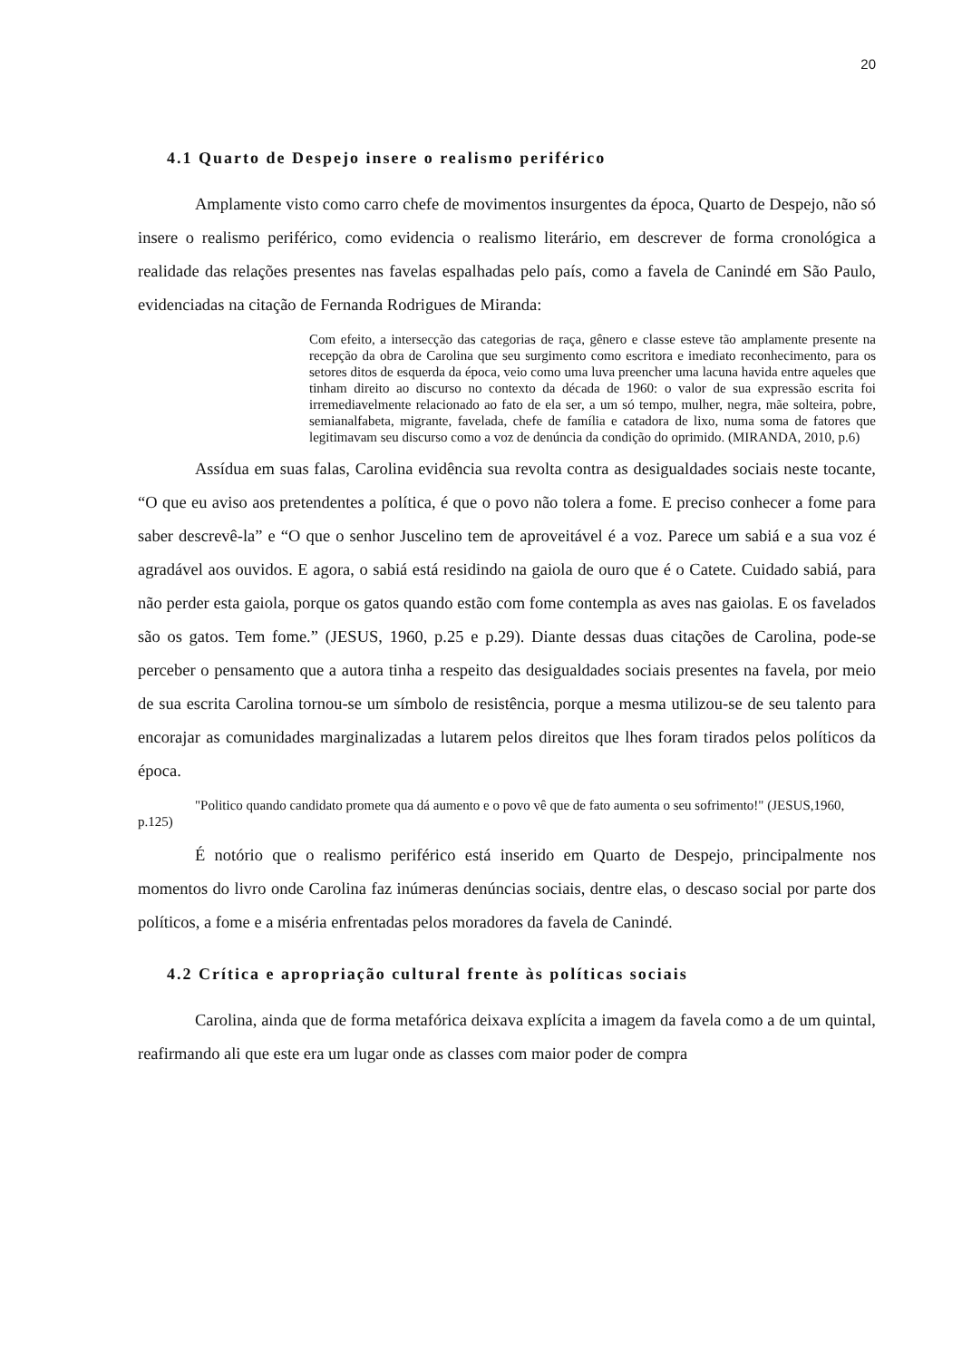20
4.1 Quarto de Despejo insere o realismo periférico
Amplamente visto como carro chefe de movimentos insurgentes da época, Quarto de Despejo, não só insere o realismo periférico, como evidencia o realismo literário, em descrever de forma cronológica a realidade das relações presentes nas favelas espalhadas pelo país, como a favela de Canindé em São Paulo, evidenciadas na citação de Fernanda Rodrigues de Miranda:
Com efeito, a intersecção das categorias de raça, gênero e classe esteve tão amplamente presente na recepção da obra de Carolina que seu surgimento como escritora e imediato reconhecimento, para os setores ditos de esquerda da época, veio como uma luva preencher uma lacuna havida entre aqueles que tinham direito ao discurso no contexto da década de 1960: o valor de sua expressão escrita foi irremediavelmente relacionado ao fato de ela ser, a um só tempo, mulher, negra, mãe solteira, pobre, semianalfabeta, migrante, favelada, chefe de família e catadora de lixo, numa soma de fatores que legitimavam seu discurso como a voz de denúncia da condição do oprimido. (MIRANDA, 2010, p.6)
Assídua em suas falas, Carolina evidência sua revolta contra as desigualdades sociais neste tocante, “O que eu aviso aos pretendentes a política, é que o povo não tolera a fome. E preciso conhecer a fome para saber descrevê-la” e “O que o senhor Juscelino tem de aproveitável é a voz. Parece um sabiá e a sua voz é agradável aos ouvidos. E agora, o sabiá está residindo na gaiola de ouro que é o Catete. Cuidado sabiá, para não perder esta gaiola, porque os gatos quando estão com fome contempla as aves nas gaiolas. E os favelados são os gatos. Tem fome.” (JESUS, 1960, p.25 e p.29). Diante dessas duas citações de Carolina, pode-se perceber o pensamento que a autora tinha a respeito das desigualdades sociais presentes na favela, por meio de sua escrita Carolina tornou-se um símbolo de resistência, porque a mesma utilizou-se de seu talento para encorajar as comunidades marginalizadas a lutarem pelos direitos que lhes foram tirados pelos políticos da época.
"Politico quando candidato promete qua dá aumento e o povo vê que de fato aumenta o seu sofrimento!" (JESUS,1960, p.125)
É notório que o realismo periférico está inserido em Quarto de Despejo, principalmente nos momentos do livro onde Carolina faz inúmeras denúncias sociais, dentre elas, o descaso social por parte dos políticos, a fome e a miséria enfrentadas pelos moradores da favela de Canindé.
4.2 Crítica e apropriação cultural frente às políticas sociais
Carolina, ainda que de forma metafórica deixava explícita a imagem da favela como a de um quintal, reafirmando ali que este era um lugar onde as classes com maior poder de compra